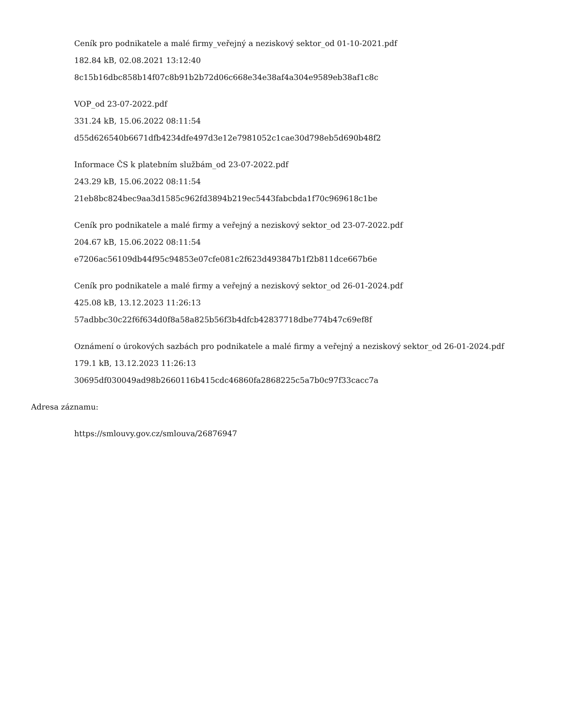Ceník pro podnikatele a malé firmy_veřejný a neziskový sektor_od 01-10-2021.pdf
182.84 kB, 02.08.2021 13:12:40
8c15b16dbc858b14f07c8b91b2b72d06c668e34e38af4a304e9589eb38af1c8c
VOP_od 23-07-2022.pdf
331.24 kB, 15.06.2022 08:11:54
d55d626540b6671dfb4234dfe497d3e12e7981052c1cae30d798eb5d690b48f2
Informace ČS k platebním službám_od 23-07-2022.pdf
243.29 kB, 15.06.2022 08:11:54
21eb8bc824bec9aa3d1585c962fd3894b219ec5443fabcbda1f70c969618c1be
Ceník pro podnikatele a malé firmy a veřejný a neziskový sektor_od 23-07-2022.pdf
204.67 kB, 15.06.2022 08:11:54
e7206ac56109db44f95c94853e07cfe081c2f623d493847b1f2b811dce667b6e
Ceník pro podnikatele a malé firmy a veřejný a neziskový sektor_od 26-01-2024.pdf
425.08 kB, 13.12.2023 11:26:13
57adbbc30c22f6f634d0f8a58a825b56f3b4dfcb42837718dbe774b47c69ef8f
Oznámení o úrokových sazbách pro podnikatele a malé firmy a veřejný a neziskový sektor_od 26-01-2024.pdf
179.1 kB, 13.12.2023 11:26:13
30695df030049ad98b2660116b415cdc46860fa2868225c5a7b0c97f33cacc7a
Adresa záznamu:
https://smlouvy.gov.cz/smlouva/26876947